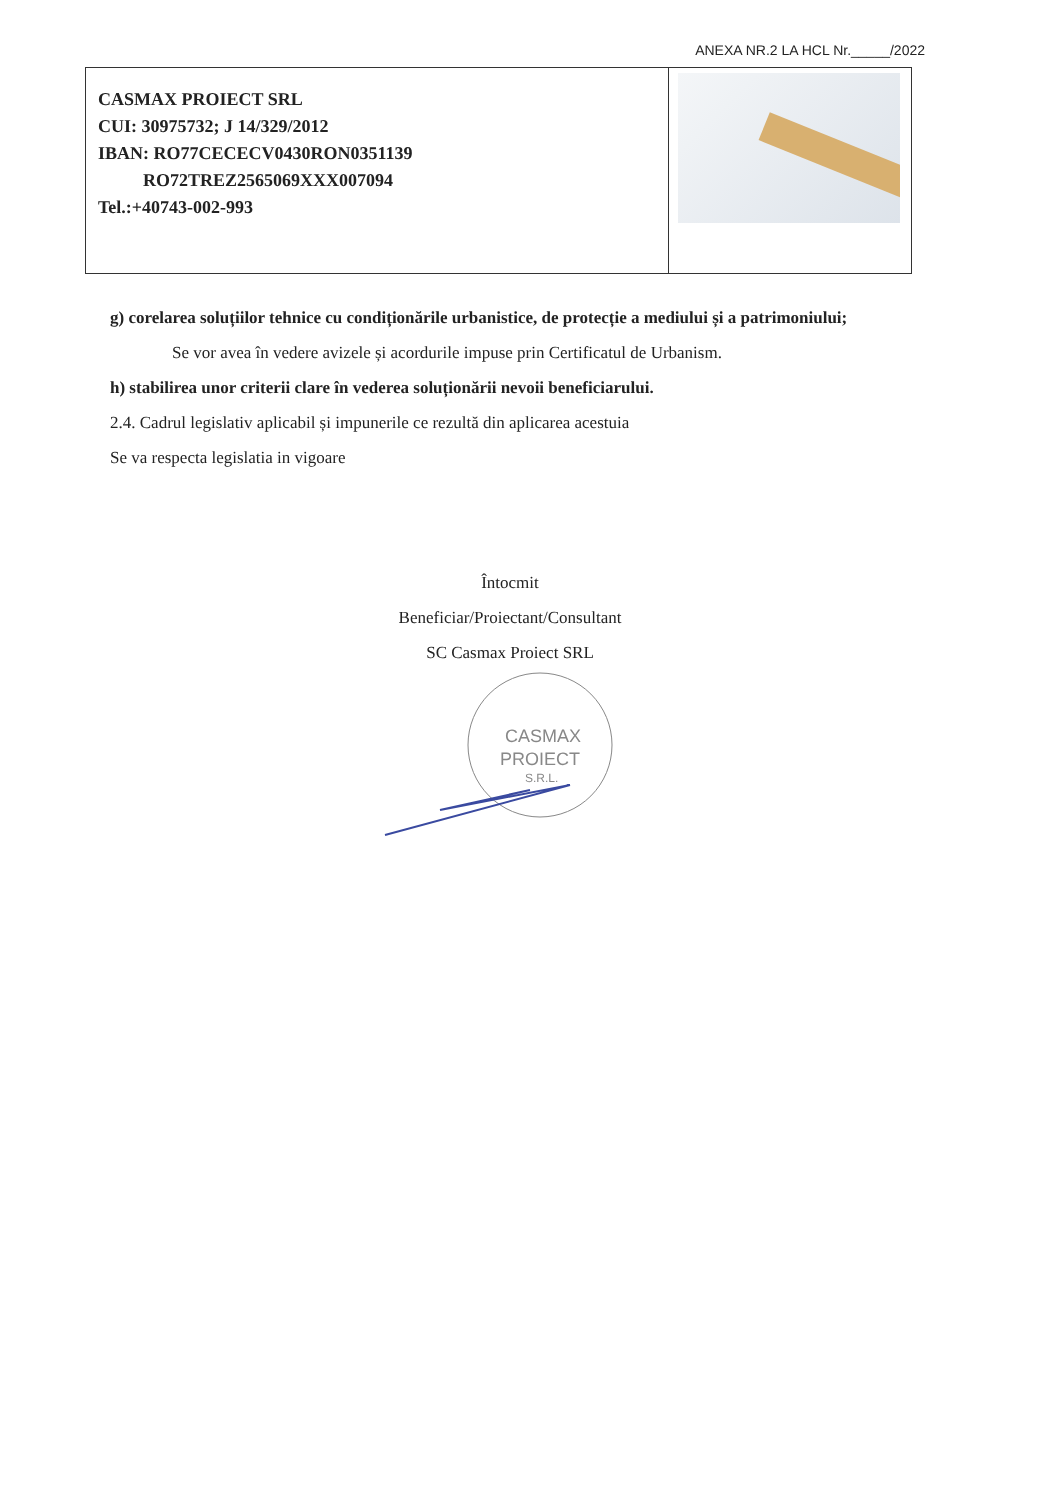ANEXA NR.2 LA HCL Nr._____/2022
| CASMAX PROIECT SRL CUI: 30975732; J 14/329/2012 IBAN: RO77CECECV0430RON0351139 RO72TREZ2565069XXX007094 Tel.:+40743-002-993 | |
g) corelarea soluțiilor tehnice cu condiționările urbanistice, de protecție a mediului și a patrimoniului;
Se vor avea în vedere avizele și acordurile impuse prin Certificatul de Urbanism.
h) stabilirea unor criterii clare în vederea soluționării nevoii beneficiarului.
2.4. Cadrul legislativ aplicabil și impunerile ce rezultă din aplicarea acestuia
Se va respecta legislatia in vigoare
Întocmit
Beneficiar/Proiectant/Consultant
SC Casmax Proiect SRL
CASMAX
PROIECT
S.R.L.